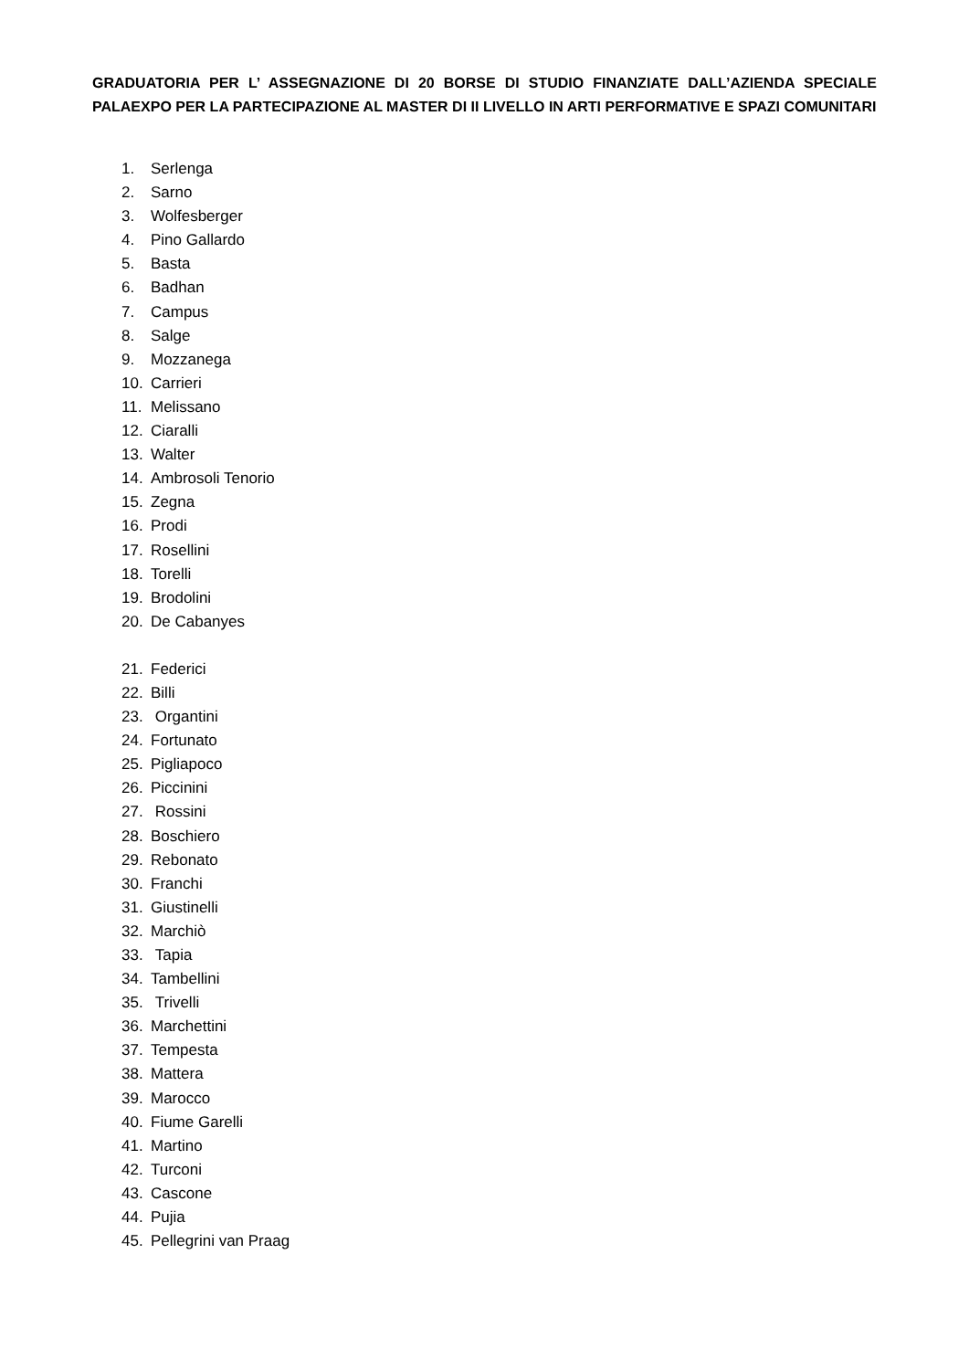GRADUATORIA PER L’ ASSEGNAZIONE DI 20 BORSE DI STUDIO FINANZIATE DALL’AZIENDA SPECIALE PALAEXPO PER LA PARTECIPAZIONE AL MASTER DI II LIVELLO IN ARTI PERFORMATIVE E SPAZI COMUNITARI
1. Serlenga
2. Sarno
3. Wolfesberger
4. Pino Gallardo
5. Basta
6. Badhan
7. Campus
8. Salge
9. Mozzanega
10. Carrieri
11. Melissano
12. Ciaralli
13. Walter
14. Ambrosoli Tenorio
15. Zegna
16. Prodi
17. Rosellini
18. Torelli
19. Brodolini
20. De Cabanyes
21. Federici
22. Billi
23. Organtini
24. Fortunato
25. Pigliapoco
26. Piccinini
27. Rossini
28. Boschiero
29. Rebonato
30. Franchi
31. Giustinelli
32. Marchiò
33. Tapia
34. Tambellini
35. Trivelli
36. Marchettini
37. Tempesta
38. Mattera
39. Marocco
40. Fiume Garelli
41. Martino
42. Turconi
43. Cascone
44. Pujia
45. Pellegrini van Praag